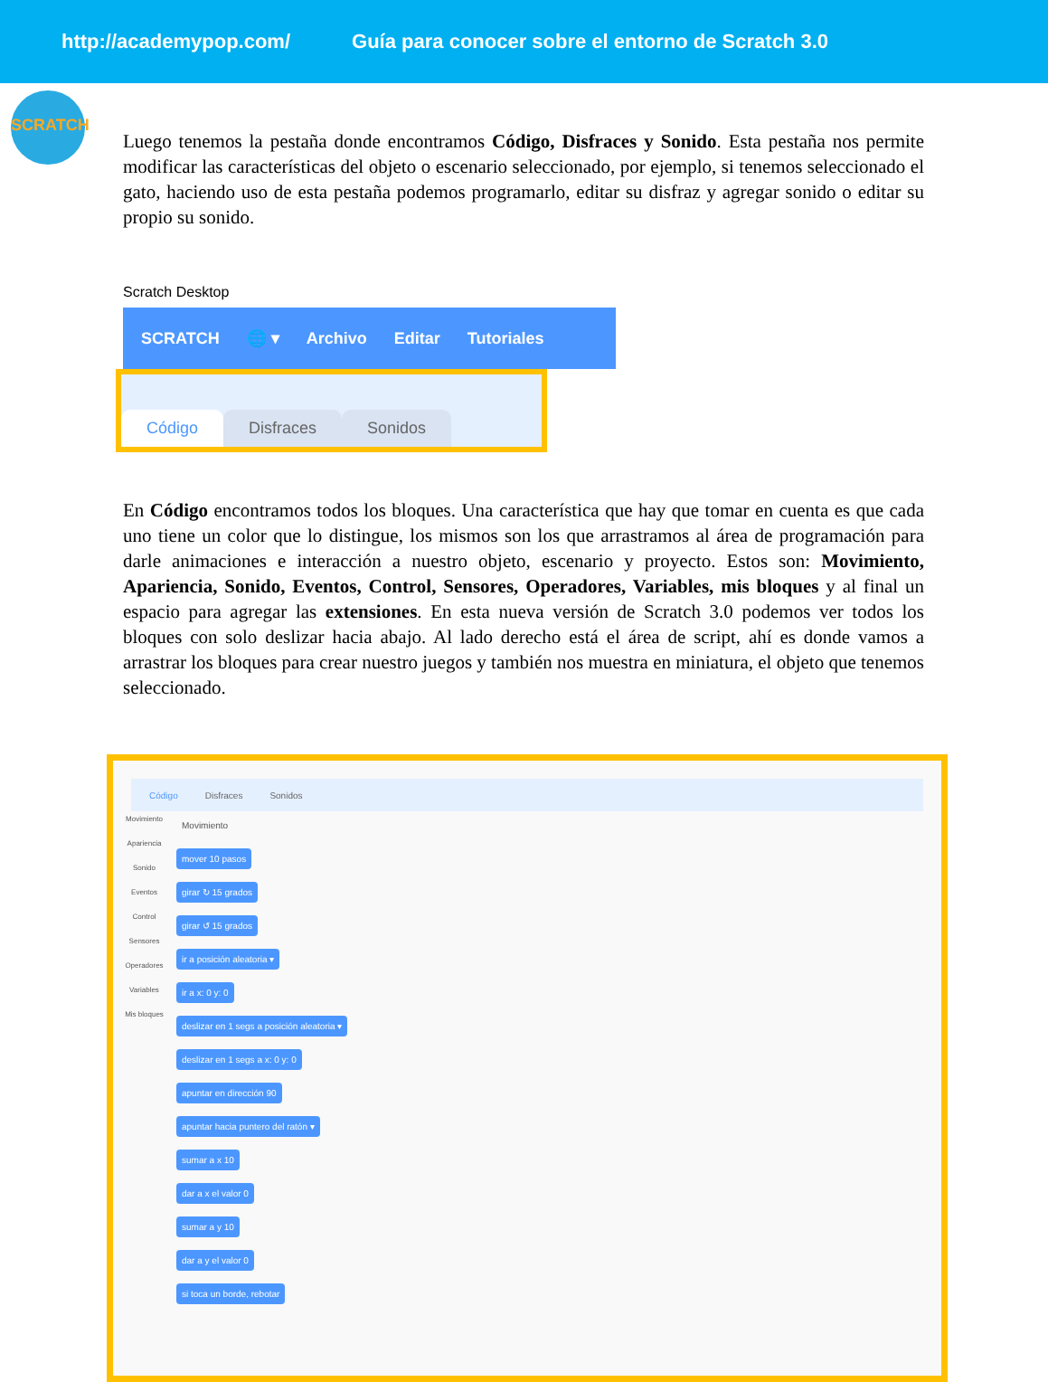http://academypop.com/ Guía para conocer sobre el entorno de Scratch 3.0
SCRATCH
Luego tenemos la pestaña donde encontramos Código, Disfraces y Sonido. Esta pestaña nos permite modificar las características del objeto o escenario seleccionado, por ejemplo, si tenemos seleccionado el gato, haciendo uso de esta pestaña podemos programarlo, editar su disfraz y agregar sonido o editar su propio su sonido.
Scratch Desktop
SCRATCH 🌐 ▾ Archivo Editar Tutoriales
Código Disfraces Sonidos
En Código encontramos todos los bloques. Una característica que hay que tomar en cuenta es que cada uno tiene un color que lo distingue, los mismos son los que arrastramos al área de programación para darle animaciones e interacción a nuestro objeto, escenario y proyecto. Estos son: Movimiento, Apariencia, Sonido, Eventos, Control, Sensores, Operadores, Variables, mis bloques y al final un espacio para agregar las extensiones. En esta nueva versión de Scratch 3.0 podemos ver todos los bloques con solo deslizar hacia abajo. Al lado derecho está el área de script, ahí es donde vamos a arrastrar los bloques para crear nuestro juegos y también nos muestra en miniatura, el objeto que tenemos seleccionado.
Código Disfraces Sonidos
Movimiento
Apariencia
Sonido
Eventos
Control
Sensores
Operadores
Variables
Mis bloques
Movimiento
mover 10 pasos
girar ↻ 15 grados
girar ↺ 15 grados
ir a posición aleatoria ▾
ir a x: 0 y: 0
deslizar en 1 segs a posición aleatoria ▾
deslizar en 1 segs a x: 0 y: 0
apuntar en dirección 90
apuntar hacia puntero del ratón ▾
sumar a x 10
dar a x el valor 0
sumar a y 10
dar a y el valor 0
si toca un borde, rebotar